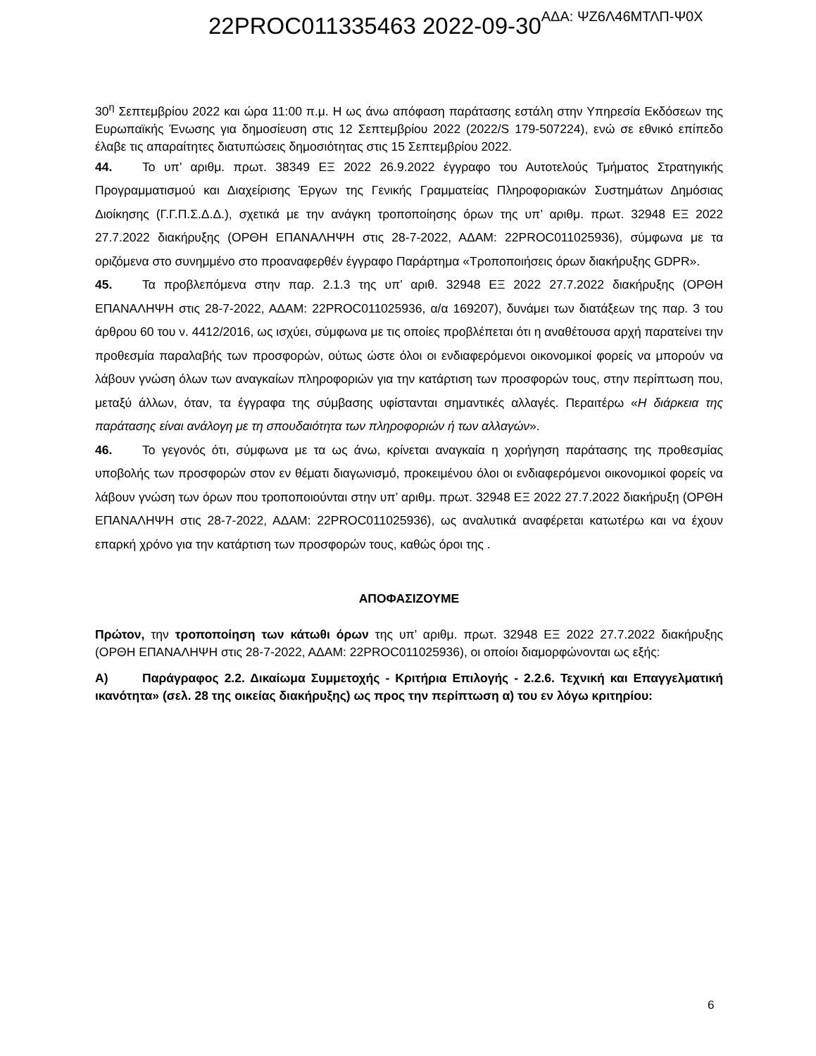22PROC011335463 2022-09-30ΑΔΑ: ΨΖ6Λ46ΜΤΛΠ-Ψ0Χ
30<sup>η</sup> Σεπτεμβρίου 2022 και ώρα 11:00 π.μ. Η ως άνω απόφαση παράτασης εστάλη στην Υπηρεσία Εκδόσεων της Ευρωπαϊκής Ένωσης για δημοσίευση στις 12 Σεπτεμβρίου 2022 (2022/S 179-507224), ενώ σε εθνικό επίπεδο έλαβε τις απαραίτητες διατυπώσεις δημοσιότητας στις 15 Σεπτεμβρίου 2022.
44. Το υπ’ αριθμ. πρωτ. 38349 ΕΞ 2022 26.9.2022 έγγραφο του Αυτοτελούς Τμήματος Στρατηγικής Προγραμματισμού και Διαχείρισης Έργων της Γενικής Γραμματείας Πληροφοριακών Συστημάτων Δημόσιας Διοίκησης (Γ.Γ.Π.Σ.Δ.Δ.), σχετικά με την ανάγκη τροποποίησης όρων της υπ’ αριθμ. πρωτ. 32948 ΕΞ 2022 27.7.2022 διακήρυξης (ΟΡΘΗ ΕΠΑΝΑΛΗΨΗ στις 28-7-2022, ΑΔΑΜ: 22PROC011025936), σύμφωνα με τα οριζόμενα στο συνημμένο στο προαναφερθέν έγγραφο Παράρτημα «Τροποποιήσεις όρων διακήρυξης GDPR».
45. Τα προβλεπόμενα στην παρ. 2.1.3 της υπ’ αριθ. 32948 ΕΞ 2022 27.7.2022 διακήρυξης (ΟΡΘΗ ΕΠΑΝΑΛΗΨΗ στις 28-7-2022, ΑΔΑΜ: 22PROC011025936, α/α 169207), δυνάμει των διατάξεων της παρ. 3 του άρθρου 60 του ν. 4412/2016, ως ισχύει, σύμφωνα με τις οποίες προβλέπεται ότι η αναθέτουσα αρχή παρατείνει την προθεσμία παραλαβής των προσφορών, ούτως ώστε όλοι οι ενδιαφερόμενοι οικονομικοί φορείς να μπορούν να λάβουν γνώση όλων των αναγκαίων πληροφοριών για την κατάρτιση των προσφορών τους, στην περίπτωση που, μεταξύ άλλων, όταν, τα έγγραφα της σύμβασης υφίστανται σημαντικές αλλαγές. Περαιτέρω «Η διάρκεια της παράτασης είναι ανάλογη με τη σπουδαιότητα των πληροφοριών ή των αλλαγών».
46. Το γεγονός ότι, σύμφωνα με τα ως άνω, κρίνεται αναγκαία η χορήγηση παράτασης της προθεσμίας υποβολής των προσφορών στον εν θέματι διαγωνισμό, προκειμένου όλοι οι ενδιαφερόμενοι οικονομικοί φορείς να λάβουν γνώση των όρων που τροποποιούνται στην υπ’ αριθμ. πρωτ. 32948 ΕΞ 2022 27.7.2022 διακήρυξη (ΟΡΘΗ ΕΠΑΝΑΛΗΨΗ στις 28-7-2022, ΑΔΑΜ: 22PROC011025936), ως αναλυτικά αναφέρεται κατωτέρω και να έχουν επαρκή χρόνο για την κατάρτιση των προσφορών τους, καθώς όροι της .
ΑΠΟΦΑΣΙΖΟΥΜΕ
Πρώτον, την τροποποίηση των κάτωθι όρων της υπ’ αριθμ. πρωτ. 32948 ΕΞ 2022 27.7.2022 διακήρυξης (ΟΡΘΗ ΕΠΑΝΑΛΗΨΗ στις 28-7-2022, ΑΔΑΜ: 22PROC011025936), οι οποίοι διαμορφώνονται ως εξής:
Α) Παράγραφος 2.2. Δικαίωμα Συμμετοχής - Κριτήρια Επιλογής - 2.2.6. Τεχνική και Επαγγελματική ικανότητα» (σελ. 28 της οικείας διακήρυξης) ως προς την περίπτωση α) του εν λόγω κριτηρίου:
6